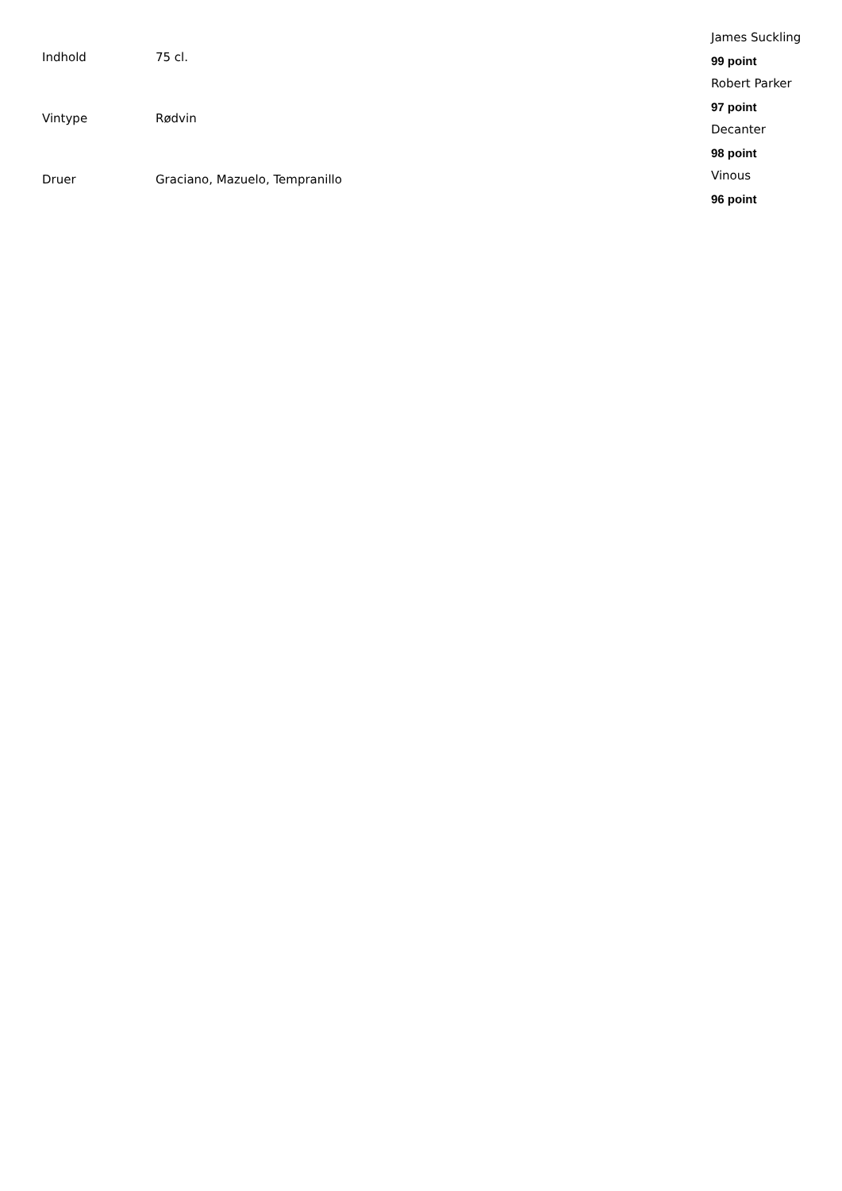| Indhold | 75 cl. |
| Vintype | Rødvin |
| Druer | Graciano, Mazuelo, Tempranillo |
James Suckling
99 point
Robert Parker
97 point
Decanter
98 point
Vinous
96 point